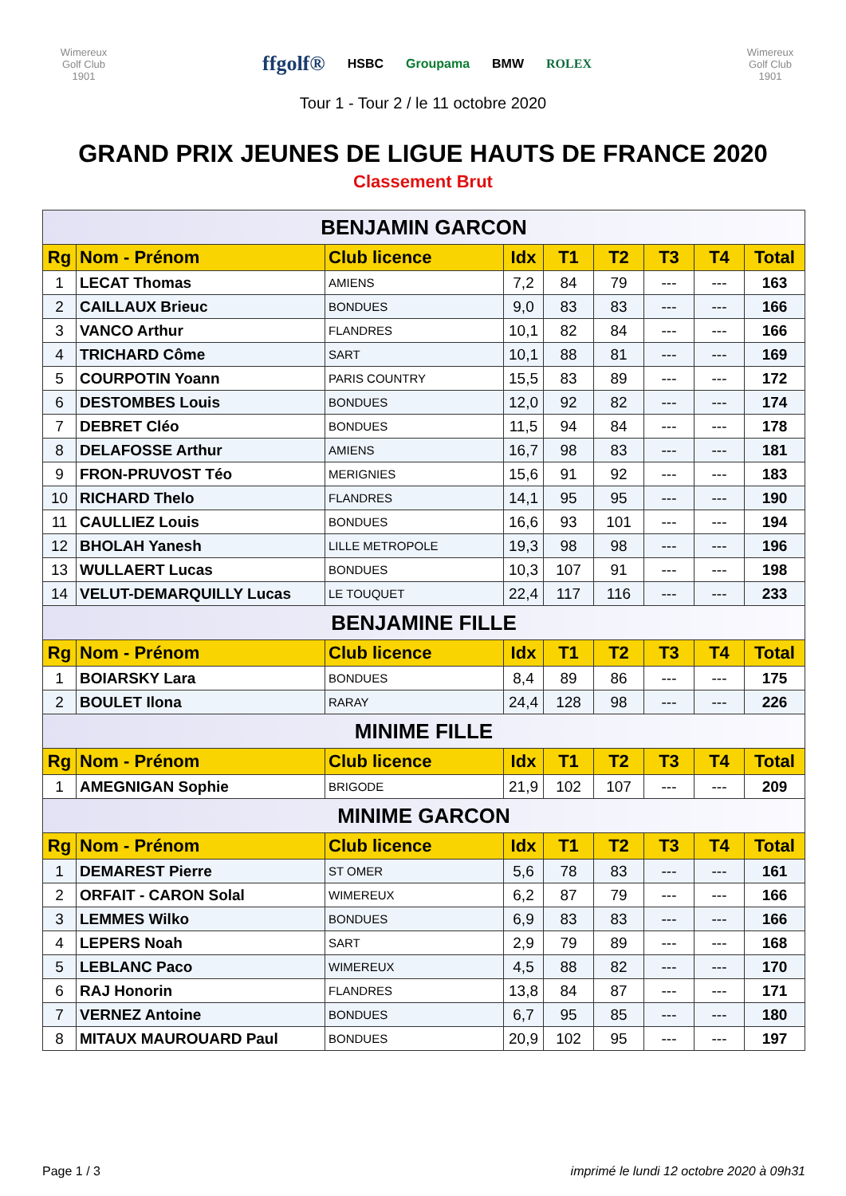Wimereux
Golf Club
1901
ffgolf® HSBC Groupama BMW ROLEX
Wimereux
Golf Club
1901
Tour 1 - Tour 2 / le 11 octobre 2020
GRAND PRIX JEUNES DE LIGUE HAUTS DE FRANCE 2020
Classement Brut
| BENJAMIN GARCON | | | | | | | | |
| Rg | Nom - Prénom | Club licence | Idx | T1 | T2 | T3 | T4 | Total |
| 1 | LECAT Thomas | AMIENS | 7,2 | 84 | 79 | --- | --- | 163 |
| 2 | CAILLAUX Brieuc | BONDUES | 9,0 | 83 | 83 | --- | --- | 166 |
| 3 | VANCO Arthur | FLANDRES | 10,1 | 82 | 84 | --- | --- | 166 |
| 4 | TRICHARD Côme | SART | 10,1 | 88 | 81 | --- | --- | 169 |
| 5 | COURPOTIN Yoann | PARIS COUNTRY | 15,5 | 83 | 89 | --- | --- | 172 |
| 6 | DESTOMBES Louis | BONDUES | 12,0 | 92 | 82 | --- | --- | 174 |
| 7 | DEBRET Cléo | BONDUES | 11,5 | 94 | 84 | --- | --- | 178 |
| 8 | DELAFOSSE Arthur | AMIENS | 16,7 | 98 | 83 | --- | --- | 181 |
| 9 | FRON-PRUVOST Téo | MERIGNIES | 15,6 | 91 | 92 | --- | --- | 183 |
| 10 | RICHARD Thelo | FLANDRES | 14,1 | 95 | 95 | --- | --- | 190 |
| 11 | CAULLIEZ Louis | BONDUES | 16,6 | 93 | 101 | --- | --- | 194 |
| 12 | BHOLAH Yanesh | LILLE METROPOLE | 19,3 | 98 | 98 | --- | --- | 196 |
| 13 | WULLAERT Lucas | BONDUES | 10,3 | 107 | 91 | --- | --- | 198 |
| 14 | VELUT-DEMARQUILLY Lucas | LE TOUQUET | 22,4 | 117 | 116 | --- | --- | 233 |
| BENJAMINE FILLE | | | | | | | | |
| Rg | Nom - Prénom | Club licence | Idx | T1 | T2 | T3 | T4 | Total |
| 1 | BOIARSKY Lara | BONDUES | 8,4 | 89 | 86 | --- | --- | 175 |
| 2 | BOULET Ilona | RARAY | 24,4 | 128 | 98 | --- | --- | 226 |
| MINIME FILLE | | | | | | | | |
| Rg | Nom - Prénom | Club licence | Idx | T1 | T2 | T3 | T4 | Total |
| 1 | AMEGNIGAN Sophie | BRIGODE | 21,9 | 102 | 107 | --- | --- | 209 |
| MINIME GARCON | | | | | | | | |
| Rg | Nom - Prénom | Club licence | Idx | T1 | T2 | T3 | T4 | Total |
| 1 | DEMAREST Pierre | ST OMER | 5,6 | 78 | 83 | --- | --- | 161 |
| 2 | ORFAIT - CARON Solal | WIMEREUX | 6,2 | 87 | 79 | --- | --- | 166 |
| 3 | LEMMES Wilko | BONDUES | 6,9 | 83 | 83 | --- | --- | 166 |
| 4 | LEPERS Noah | SART | 2,9 | 79 | 89 | --- | --- | 168 |
| 5 | LEBLANC Paco | WIMEREUX | 4,5 | 88 | 82 | --- | --- | 170 |
| 6 | RAJ Honorin | FLANDRES | 13,8 | 84 | 87 | --- | --- | 171 |
| 7 | VERNEZ Antoine | BONDUES | 6,7 | 95 | 85 | --- | --- | 180 |
| 8 | MITAUX MAUROUARD Paul | BONDUES | 20,9 | 102 | 95 | --- | --- | 197 |
Page 1 / 3 imprimé le lundi 12 octobre 2020 à 09h31